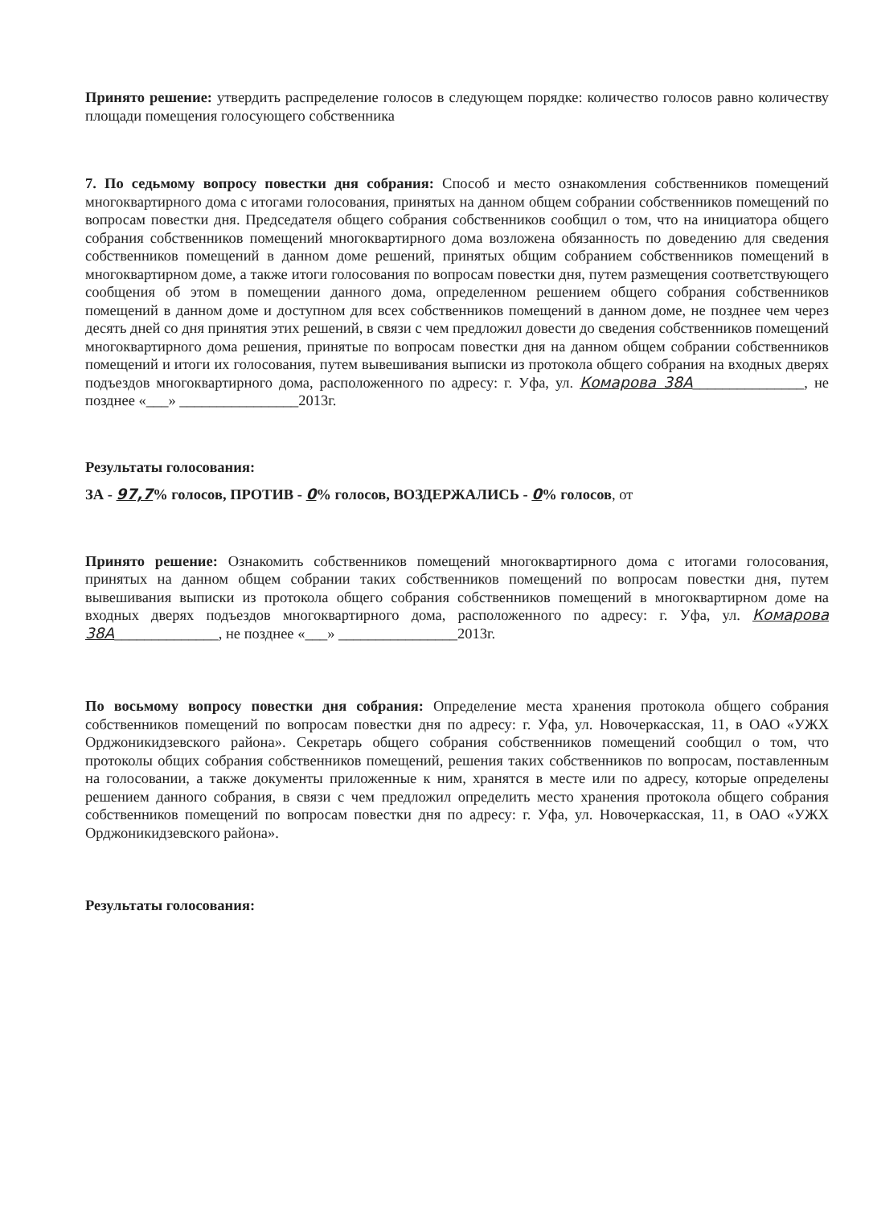Принято решение: утвердить распределение голосов в следующем порядке: количество голосов равно количеству площади помещения голосующего собственника
7. По седьмому вопросу повестки дня собрания: Способ и место ознакомления собственников помещений многоквартирного дома с итогами голосования, принятых на данном общем собрании собственников помещений по вопросам повестки дня. Председателя общего собрания собственников сообщил о том, что на инициатора общего собрания собственников помещений многоквартирного дома возложена обязанность по доведению для сведения собственников помещений в данном доме решений, принятых общим собранием собственников помещений в многоквартирном доме, а также итоги голосования по вопросам повестки дня, путем размещения соответствующего сообщения об этом в помещении данного дома, определенном решением общего собрания собственников помещений в данном доме и доступном для всех собственников помещений в данном доме, не позднее чем через десять дней со дня принятия этих решений, в связи с чем предложил довести до сведения собственников помещений многоквартирного дома решения, принятые по вопросам повестки дня на данном общем собрании собственников помещений и итоги их голосования, путем вывешивания выписки из протокола общего собрания на входных дверях подъездов многоквартирного дома, расположенного по адресу: г. Уфа, ул. Комарова 38А_______________, не позднее «___» ________________2013г.
Результаты голосования:
ЗА - 97,7% голосов, ПРОТИВ - 0% голосов, ВОЗДЕРЖАЛИСЬ - 0% голосов, от
Принято решение: Ознакомить собственников помещений многоквартирного дома с итогами голосования, принятых на данном общем собрании таких собственников помещений по вопросам повестки дня, путем вывешивания выписки из протокола общего собрания собственников помещений в многоквартирном доме на входных дверях подъездов многоквартирного дома, расположенного по адресу: г. Уфа, ул. Комарова 38А______________, не позднее «___» ________________2013г.
По восьмому вопросу повестки дня собрания: Определение места хранения протокола общего собрания собственников помещений по вопросам повестки дня по адресу: г. Уфа, ул. Новочеркасская, 11, в ОАО «УЖХ Орджоникидзевского района». Секретарь общего собрания собственников помещений сообщил о том, что протоколы общих собрания собственников помещений, решения таких собственников по вопросам, поставленным на голосовании, а также документы приложенные к ним, хранятся в месте или по адресу, которые определены решением данного собрания, в связи с чем предложил определить место хранения протокола общего собрания собственников помещений по вопросам повестки дня по адресу: г. Уфа, ул. Новочеркасская, 11, в ОАО «УЖХ Орджоникидзевского района».
Результаты голосования: